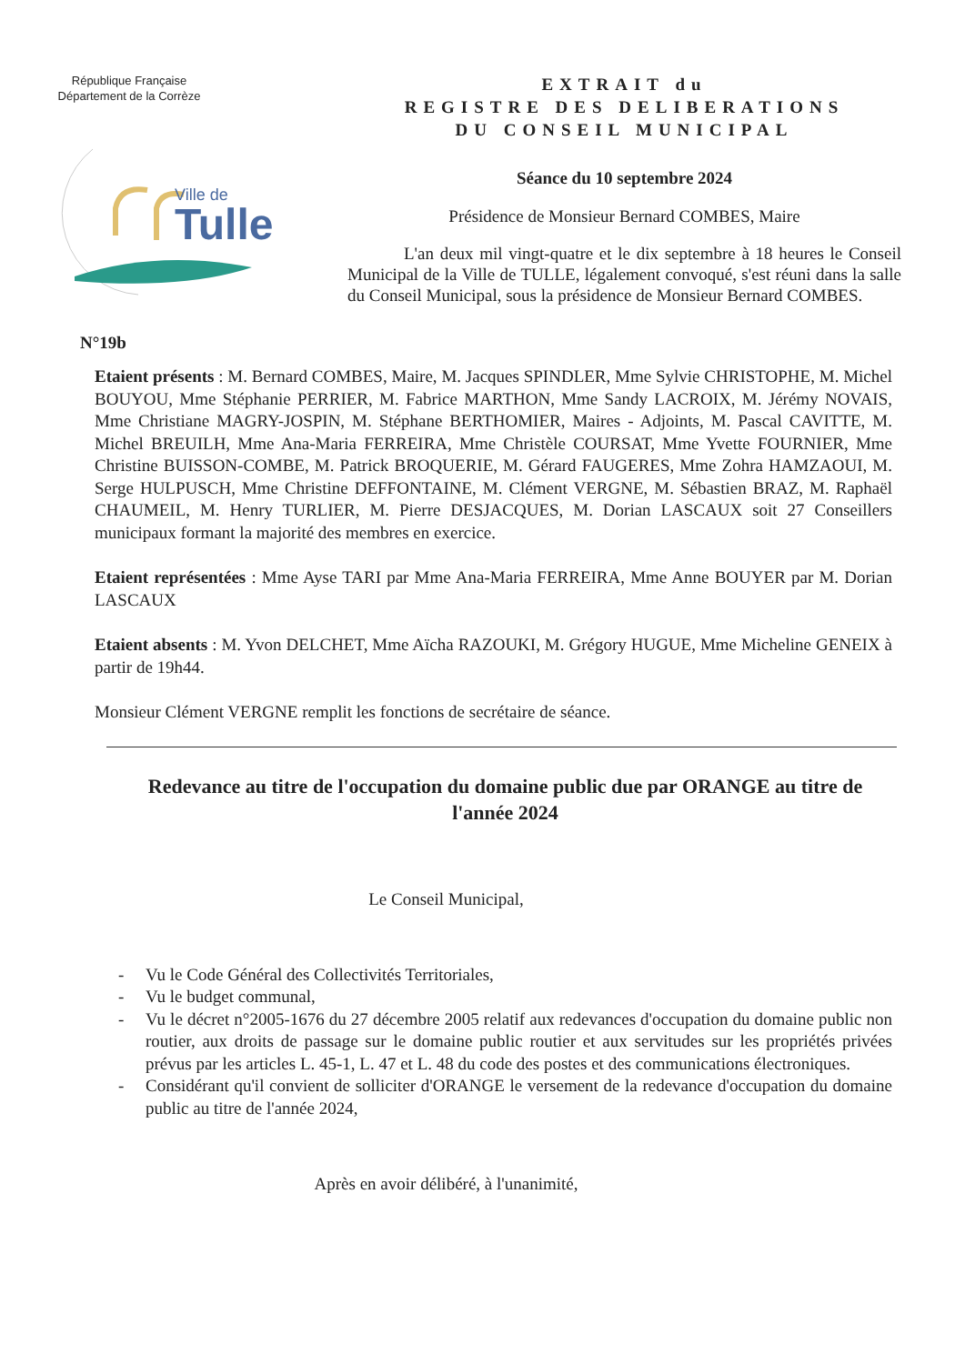République Française
Département de la Corrèze
Ville de
Tulle
EXTRAIT du
REGISTRE DES DELIBERATIONS
DU CONSEIL MUNICIPAL
Séance du 10 septembre 2024
Présidence de Monsieur Bernard COMBES, Maire
L'an deux mil vingt-quatre et le dix septembre à 18 heures le Conseil Municipal de la Ville de TULLE, légalement convoqué, s'est réuni dans la salle du Conseil Municipal, sous la présidence de Monsieur Bernard COMBES.
N°19b
Etaient présents : M. Bernard COMBES, Maire, M. Jacques SPINDLER, Mme Sylvie CHRISTOPHE, M. Michel BOUYOU, Mme Stéphanie PERRIER, M. Fabrice MARTHON, Mme Sandy LACROIX, M. Jérémy NOVAIS, Mme Christiane MAGRY-JOSPIN, M. Stéphane BERTHOMIER, Maires - Adjoints, M. Pascal CAVITTE, M. Michel BREUILH, Mme Ana-Maria FERREIRA, Mme Christèle COURSAT, Mme Yvette FOURNIER, Mme Christine BUISSON-COMBE, M. Patrick BROQUERIE, M. Gérard FAUGERES, Mme Zohra HAMZAOUI, M. Serge HULPUSCH, Mme Christine DEFFONTAINE, M. Clément VERGNE, M. Sébastien BRAZ, M. Raphaël CHAUMEIL, M. Henry TURLIER, M. Pierre DESJACQUES, M. Dorian LASCAUX soit 27 Conseillers municipaux formant la majorité des membres en exercice.
Etaient représentées : Mme Ayse TARI par Mme Ana-Maria FERREIRA, Mme Anne BOUYER par M. Dorian LASCAUX
Etaient absents : M. Yvon DELCHET, Mme Aïcha RAZOUKI, M. Grégory HUGUE, Mme Micheline GENEIX à partir de 19h44.
Monsieur Clément VERGNE remplit les fonctions de secrétaire de séance.
Redevance au titre de l'occupation du domaine public due par ORANGE au titre de l'année 2024
Le Conseil Municipal,
- Vu le Code Général des Collectivités Territoriales,
- Vu le budget communal,
- Vu le décret n°2005-1676 du 27 décembre 2005 relatif aux redevances d'occupation du domaine public non routier, aux droits de passage sur le domaine public routier et aux servitudes sur les propriétés privées prévus par les articles L. 45-1, L. 47 et L. 48 du code des postes et des communications électroniques.
- Considérant qu'il convient de solliciter d'ORANGE le versement de la redevance d'occupation du domaine public au titre de l'année 2024,
Après en avoir délibéré, à l'unanimité,